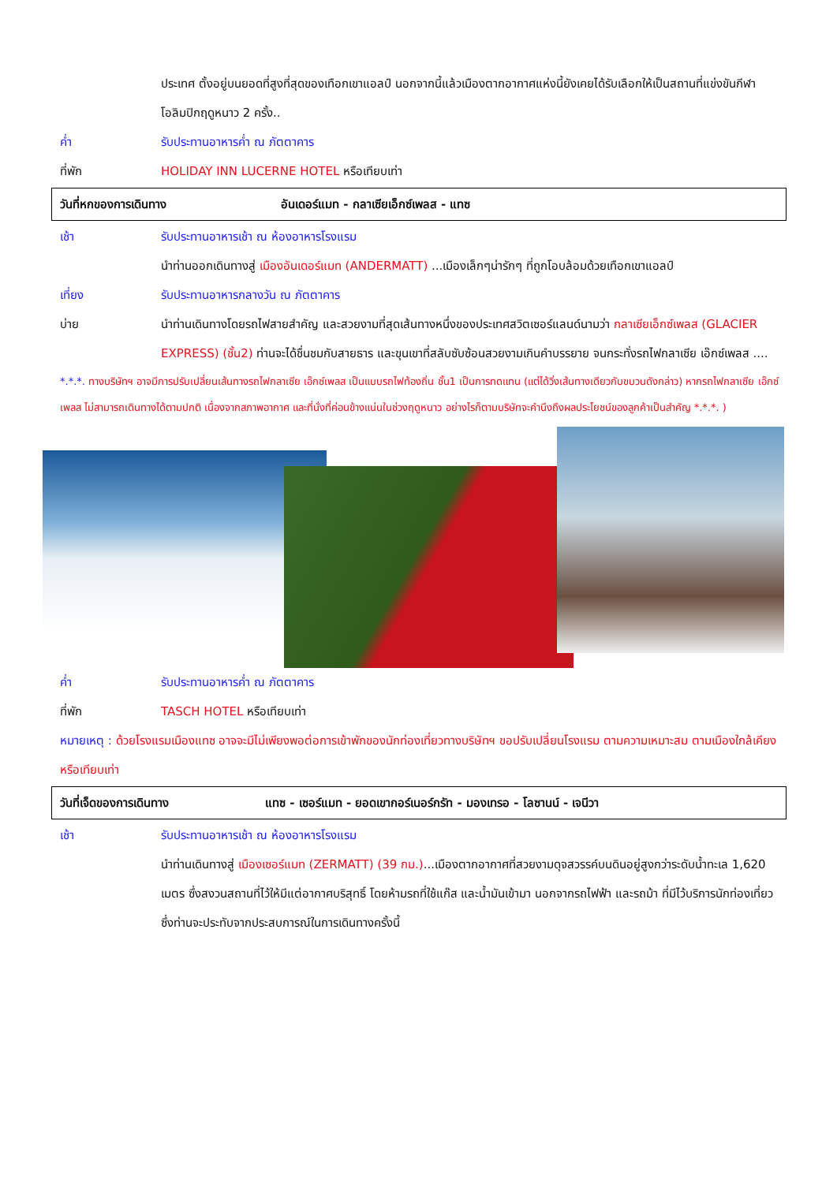ประเทศ ตั้งอยู่บนยอดที่สูงที่สุดของเทือกเขาแอลป์ นอกจากนี้แล้วเมืองตากอากาศแห่งนี้ยังเคยได้รับเลือกให้เป็นสถานที่แข่งขันกีฬาโอลิมปิกฤดูหนาว 2 ครั้ง..
ค่ำ รับประทานอาหารค่ำ ณ ภัตตาคาร
ที่พัก HOLIDAY INN LUCERNE HOTEL หรือเทียบเท่า
วันที่หกของการเดินทาง
อันเดอร์แมท - กลาเซียเอ็กซ์เพลส - แทซ
เช้า รับประทานอาหารเช้า ณ ห้องอาหารโรงแรม
นำท่านออกเดินทางสู่ เมืองอันเดอร์แมท (ANDERMATT) ...เมืองเล็กๆน่ารักๆ ที่ถูกโอบล้อมด้วยเทือกเขาแอลป์
เที่ยง รับประทานอาหารกลางวัน ณ ภัตตาคาร
บ่าย นำท่านเดินทางโดยรถไฟสายสำคัญ และสวยงามที่สุดเส้นทางหนึ่งของประเทศสวิตเซอร์แลนด์นามว่า กลาเซียเอ็กซ์เพลส (GLACIER EXPRESS) (ชั้น2) ท่านจะได้ชื่นชมกับสายธาร และขุนเขาที่สลับซับซ้อนสวยงามเกินคำบรรยาย จนกระทั่งรถไฟกลาเซีย เอ๊กซ์เพลส ....
*.*.*. ทางบริษัทฯ อาจมีการปรับเปลี่ยนเส้นทางรถไฟกลาเซีย เอ๊กซ์เพลส เป็นแบบรถไฟท้องถิ่น ชั้น1 เป็นการทดแทน (แต่ได้วิ่งเส้นทางเดียวกับขบวนดังกล่าว) หากรถไฟกลาเซีย เอ๊กซ์เพลส ไม่สามารถเดินทางได้ตามปกติ เนื่องจากสภาพอากาศ และที่นั่งที่ค่อนข้างแน่นในช่วงฤดูหนาว อย่างไรก็ตามบริษัทจะคำนึงถึงผลประโยชน์ของลูกค้าเป็นสำคัญ *.*.*. )
ค่ำ รับประทานอาหารค่ำ ณ ภัตตาคาร
ที่พัก TASCH HOTEL หรือเทียบเท่า
หมายเหตุ : ด้วยโรงแรมเมืองแทซ อาจจะมีไม่เพียงพอต่อการเข้าพักของนักท่องเที่ยวทางบริษัทฯ ขอปรับเปลี่ยนโรงแรม ตามความเหมาะสม ตามเมืองใกล้เคียงหรือเทียบเท่า
วันที่เจ็ดของการเดินทาง
แทซ - เซอร์แมท - ยอดเขากอร์เนอร์กรัท - มองเทรอ - โลซานน์ - เจนีวา
เช้า รับประทานอาหารเช้า ณ ห้องอาหารโรงแรม
นำท่านเดินทางสู่ เมืองเซอร์แมท (ZERMATT) (39 กม.)...เมืองตากอากาศที่สวยงามดุจสวรรค์บนดินอยู่สูงกว่าระดับน้ำทะเล 1,620 เมตร ซึ่งสงวนสถานที่ไว้ให้มีแต่อากาศบริสุทธิ์ โดยห้ามรถที่ใช้แก๊ส และน้ำมันเข้ามา นอกจากรถไฟฟ้า และรถม้า ที่มีไว้บริการนักท่องเที่ยว ซึ่งท่านจะประทับจากประสบการณ์ในการเดินทางครั้งนี้